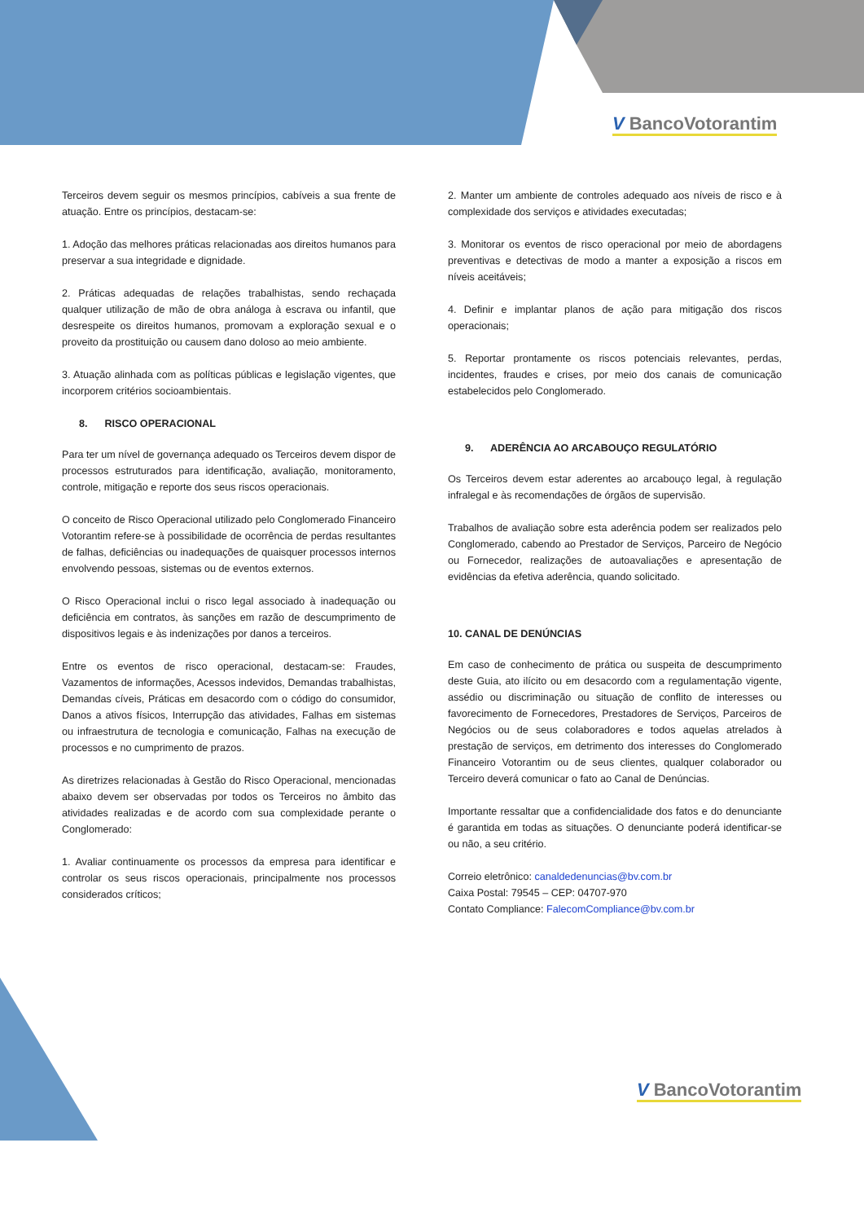V BancoVotorantim
V BancoVotorantim
Terceiros devem seguir os mesmos princípios, cabíveis a sua frente de atuação. Entre os princípios, destacam-se:
1. Adoção das melhores práticas relacionadas aos direitos humanos para preservar a sua integridade e dignidade.
2. Práticas adequadas de relações trabalhistas, sendo rechaçada qualquer utilização de mão de obra análoga à escrava ou infantil, que desrespeite os direitos humanos, promovam a exploração sexual e o proveito da prostituição ou causem dano doloso ao meio ambiente.
3. Atuação alinhada com as políticas públicas e legislação vigentes, que incorporem critérios socioambientais.
8. RISCO OPERACIONAL
Para ter um nível de governança adequado os Terceiros devem dispor de processos estruturados para identificação, avaliação, monitoramento, controle, mitigação e reporte dos seus riscos operacionais.
O conceito de Risco Operacional utilizado pelo Conglomerado Financeiro Votorantim refere-se à possibilidade de ocorrência de perdas resultantes de falhas, deficiências ou inadequações de quaisquer processos internos envolvendo pessoas, sistemas ou de eventos externos.
O Risco Operacional inclui o risco legal associado à inadequação ou deficiência em contratos, às sanções em razão de descumprimento de dispositivos legais e às indenizações por danos a terceiros.
Entre os eventos de risco operacional, destacam-se: Fraudes, Vazamentos de informações, Acessos indevidos, Demandas trabalhistas, Demandas cíveis, Práticas em desacordo com o código do consumidor, Danos a ativos físicos, Interrupção das atividades, Falhas em sistemas ou infraestrutura de tecnologia e comunicação, Falhas na execução de processos e no cumprimento de prazos.
As diretrizes relacionadas à Gestão do Risco Operacional, mencionadas abaixo devem ser observadas por todos os Terceiros no âmbito das atividades realizadas e de acordo com sua complexidade perante o Conglomerado:
1. Avaliar continuamente os processos da empresa para identificar e controlar os seus riscos operacionais, principalmente nos processos considerados críticos;
2. Manter um ambiente de controles adequado aos níveis de risco e à complexidade dos serviços e atividades executadas;
3. Monitorar os eventos de risco operacional por meio de abordagens preventivas e detectivas de modo a manter a exposição a riscos em níveis aceitáveis;
4. Definir e implantar planos de ação para mitigação dos riscos operacionais;
5. Reportar prontamente os riscos potenciais relevantes, perdas, incidentes, fraudes e crises, por meio dos canais de comunicação estabelecidos pelo Conglomerado.
9. ADERÊNCIA AO ARCABOUÇO REGULATÓRIO
Os Terceiros devem estar aderentes ao arcabouço legal, à regulação infralegal e às recomendações de órgãos de supervisão.
Trabalhos de avaliação sobre esta aderência podem ser realizados pelo Conglomerado, cabendo ao Prestador de Serviços, Parceiro de Negócio ou Fornecedor, realizações de autoavaliações e apresentação de evidências da efetiva aderência, quando solicitado.
10. CANAL DE DENÚNCIAS
Em caso de conhecimento de prática ou suspeita de descumprimento deste Guia, ato ilícito ou em desacordo com a regulamentação vigente, assédio ou discriminação ou situação de conflito de interesses ou favorecimento de Fornecedores, Prestadores de Serviços, Parceiros de Negócios ou de seus colaboradores e todos aquelas atrelados à prestação de serviços, em detrimento dos interesses do Conglomerado Financeiro Votorantim ou de seus clientes, qualquer colaborador ou Terceiro deverá comunicar o fato ao Canal de Denúncias.
Importante ressaltar que a confidencialidade dos fatos e do denunciante é garantida em todas as situações. O denunciante poderá identificar-se ou não, a seu critério.
Correio eletrônico: canaldedenuncias@bv.com.br
Caixa Postal: 79545 – CEP: 04707-970
Contato Compliance: FalecomCompliance@bv.com.br